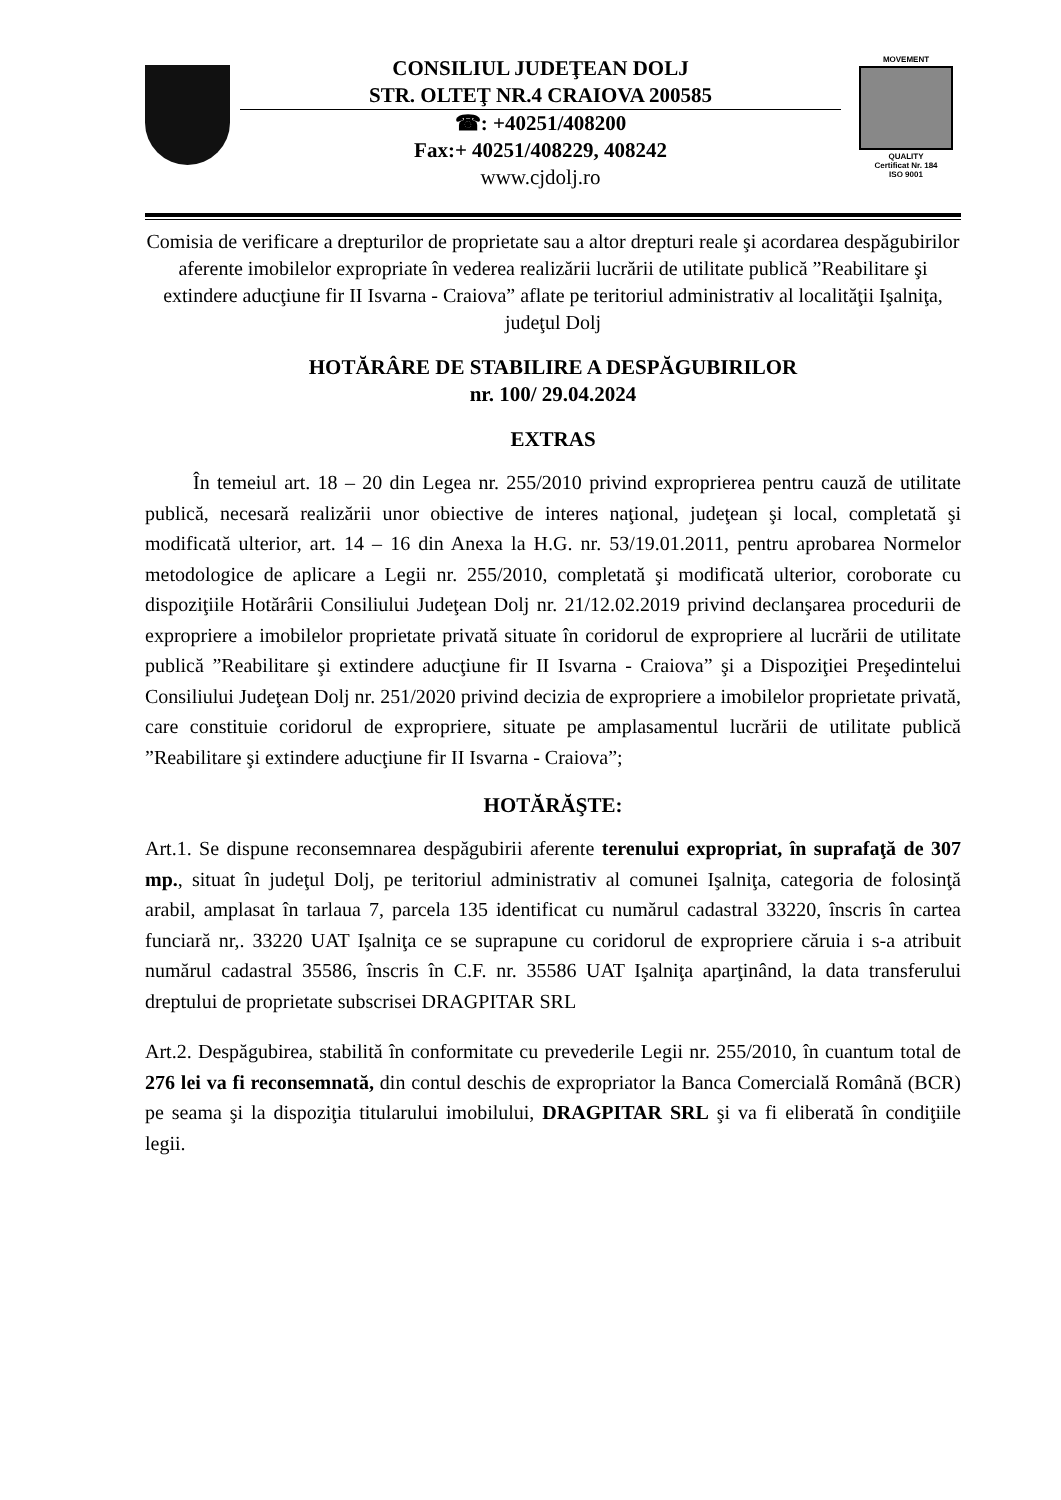CONSILIUL JUDEŢEAN DOLJ
STR. OLTEŢ NR.4 CRAIOVA 200585
☎: +40251/408200
Fax:+ 40251/408229, 408242
www.cjdolj.ro
MOVEMENT
QUALITY
Certificat Nr. 184
ISO 9001
Comisia de verificare a drepturilor de proprietate sau a altor drepturi reale şi acordarea despăgubirilor aferente imobilelor expropriate în vederea realizării lucrării de utilitate publică ”Reabilitare şi extindere aducţiune fir II Isvarna - Craiova” aflate pe teritoriul administrativ al localităţii Işalniţa, judeţul Dolj
HOTĂRÂRE DE STABILIRE A DESPĂGUBIRILOR
nr. 100/ 29.04.2024
EXTRAS
În temeiul art. 18 – 20 din Legea nr. 255/2010 privind exproprierea pentru cauză de utilitate publică, necesară realizării unor obiective de interes naţional, judeţean şi local, completată şi modificată ulterior, art. 14 – 16 din Anexa la H.G. nr. 53/19.01.2011, pentru aprobarea Normelor metodologice de aplicare a Legii nr. 255/2010, completată şi modificată ulterior, coroborate cu dispoziţiile Hotărârii Consiliului Judeţean Dolj nr. 21/12.02.2019 privind declanşarea procedurii de expropriere a imobilelor proprietate privată situate în coridorul de expropriere al lucrării de utilitate publică ”Reabilitare şi extindere aducţiune fir II Isvarna - Craiova” şi a Dispoziţiei Preşedintelui Consiliului Judeţean Dolj nr. 251/2020 privind decizia de expropriere a imobilelor proprietate privată, care constituie coridorul de expropriere, situate pe amplasamentul lucrării de utilitate publică ”Reabilitare şi extindere aducţiune fir II Isvarna - Craiova”;
HOTĂRĂŞTE:
Art.1. Se dispune reconsemnarea despăgubirii aferente terenului expropriat, în suprafaţă de 307 mp., situat în judeţul Dolj, pe teritoriul administrativ al comunei Işalniţa, categoria de folosinţă arabil, amplasat în tarlaua 7, parcela 135 identificat cu numărul cadastral 33220, înscris în cartea funciară nr,. 33220 UAT Işalniţa ce se suprapune cu coridorul de expropriere căruia i s-a atribuit numărul cadastral 35586, înscris în C.F. nr. 35586 UAT Işalniţa aparţinând, la data transferului dreptului de proprietate subscrisei DRAGPITAR SRL
Art.2. Despăgubirea, stabilită în conformitate cu prevederile Legii nr. 255/2010, în cuantum total de 276 lei va fi reconsemnată, din contul deschis de expropriator la Banca Comercială Română (BCR) pe seama şi la dispoziţia titularului imobilului, DRAGPITAR SRL şi va fi eliberată în condiţiile legii.